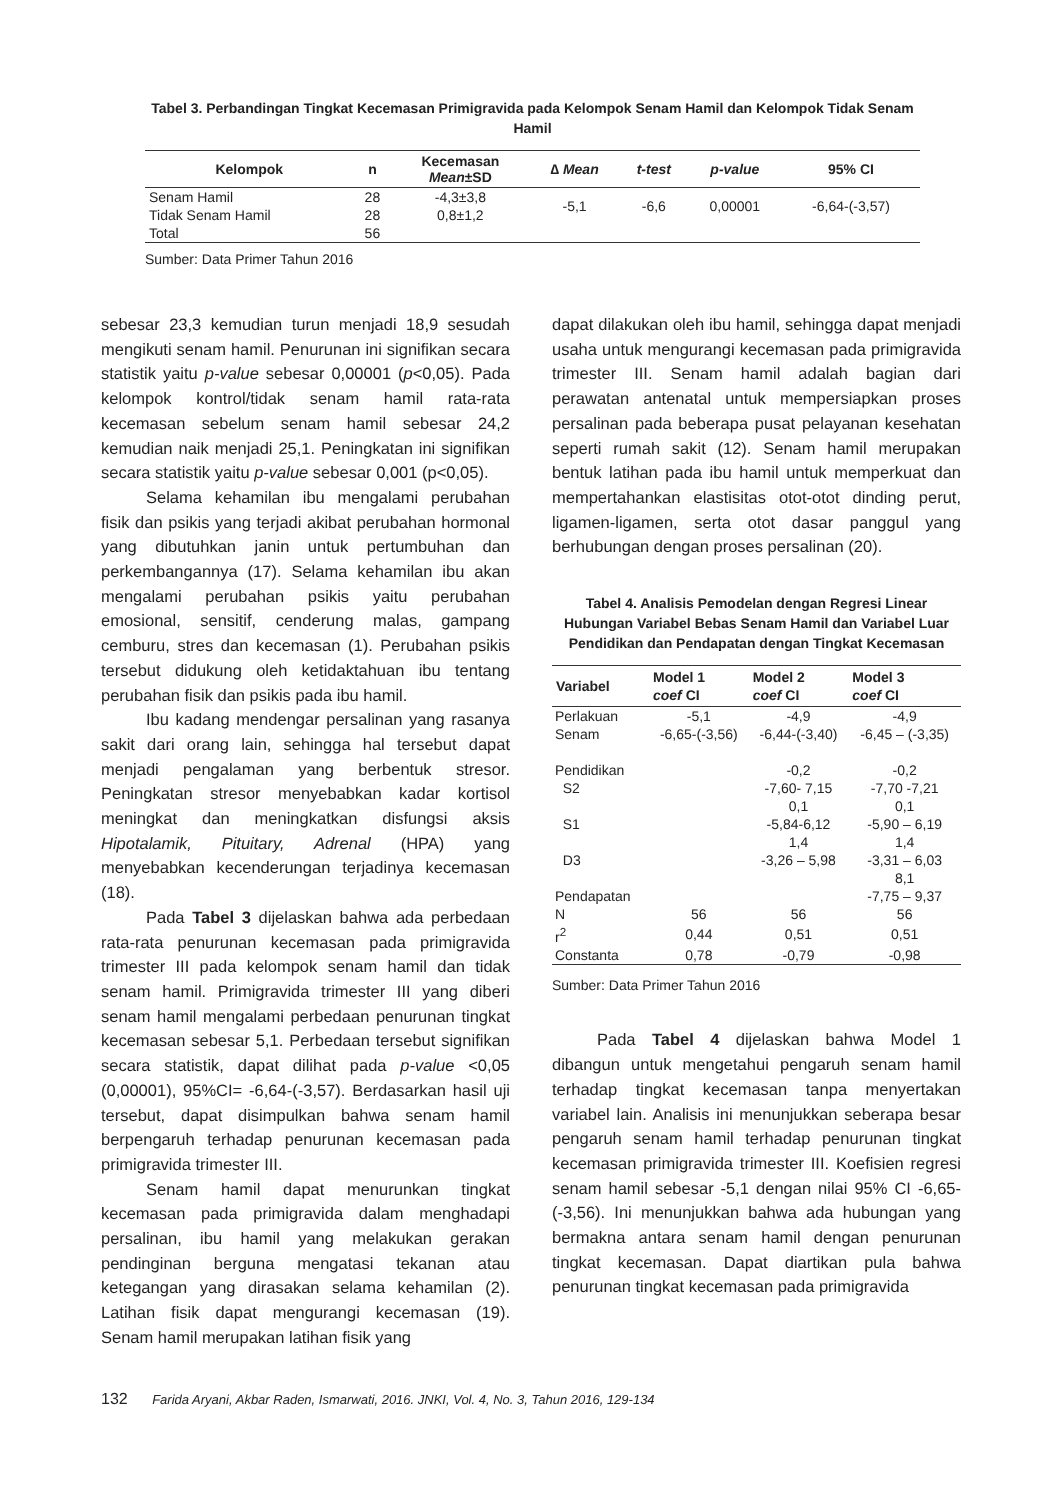Tabel 3. Perbandingan Tingkat Kecemasan Primigravida pada Kelompok Senam Hamil dan Kelompok Tidak Senam Hamil
| Kelompok | n | Kecemasan Mean ±SD | ∆ Mean | t-test | p-value | 95% CI |
| --- | --- | --- | --- | --- | --- | --- |
| Senam Hamil | 28 | -4,3±3,8 | -5,1 | -6,6 | 0,00001 | -6,64-(-3,57) |
| Tidak Senam Hamil | 28 | 0,8±1,2 | | | | |
| Total | 56 | | | | | |
Sumber: Data Primer Tahun 2016
sebesar 23,3 kemudian turun menjadi 18,9 sesudah mengikuti senam hamil. Penurunan ini signifikan secara statistik yaitu p-value sebesar 0,00001 (p<0,05). Pada kelompok kontrol/tidak senam hamil rata-rata kecemasan sebelum senam hamil sebesar 24,2 kemudian naik menjadi 25,1. Peningkatan ini signifikan secara statistik yaitu p-value sebesar 0,001 (p<0,05).
Selama kehamilan ibu mengalami perubahan fisik dan psikis yang terjadi akibat perubahan hormonal yang dibutuhkan janin untuk pertumbuhan dan perkembangannya (17). Selama kehamilan ibu akan mengalami perubahan psikis yaitu perubahan emosional, sensitif, cenderung malas, gampang cemburu, stres dan kecemasan (1). Perubahan psikis tersebut didukung oleh ketidaktahuan ibu tentang perubahan fisik dan psikis pada ibu hamil.
Ibu kadang mendengar persalinan yang rasanya sakit dari orang lain, sehingga hal tersebut dapat menjadi pengalaman yang berbentuk stresor. Peningkatan stresor menyebabkan kadar kortisol meningkat dan meningkatkan disfungsi aksis Hipotalamik, Pituitary, Adrenal (HPA) yang menyebabkan kecenderungan terjadinya kecemasan (18).
Pada Tabel 3 dijelaskan bahwa ada perbedaan rata-rata penurunan kecemasan pada primigravida trimester III pada kelompok senam hamil dan tidak senam hamil. Primigravida trimester III yang diberi senam hamil mengalami perbedaan penurunan tingkat kecemasan sebesar 5,1. Perbedaan tersebut signifikan secara statistik, dapat dilihat pada p-value <0,05 (0,00001), 95%CI= -6,64-(-3,57). Berdasarkan hasil uji tersebut, dapat disimpulkan bahwa senam hamil berpengaruh terhadap penurunan kecemasan pada primigravida trimester III.
Senam hamil dapat menurunkan tingkat kecemasan pada primigravida dalam menghadapi persalinan, ibu hamil yang melakukan gerakan pendinginan berguna mengatasi tekanan atau ketegangan yang dirasakan selama kehamilan (2). Latihan fisik dapat mengurangi kecemasan (19). Senam hamil merupakan latihan fisik yang
dapat dilakukan oleh ibu hamil, sehingga dapat menjadi usaha untuk mengurangi kecemasan pada primigravida trimester III. Senam hamil adalah bagian dari perawatan antenatal untuk mempersiapkan proses persalinan pada beberapa pusat pelayanan kesehatan seperti rumah sakit (12). Senam hamil merupakan bentuk latihan pada ibu hamil untuk memperkuat dan mempertahankan elastisitas otot-otot dinding perut, ligamen-ligamen, serta otot dasar panggul yang berhubungan dengan proses persalinan (20).
Tabel 4. Analisis Pemodelan dengan Regresi Linear Hubungan Variabel Bebas Senam Hamil dan Variabel Luar Pendidikan dan Pendapatan dengan Tingkat Kecemasan
| Variabel | Model 1 coef CI | Model 2 coef CI | Model 3 coef CI |
| --- | --- | --- | --- |
| Perlakuan Senam | -5,1 -6,65-(-3,56) | -4,9 -6,44-(-3,40) | -4,9 -6,45 – (-3,35) |
| Pendidikan S2 | | -0,2 -7,60- 7,15 | -0,2 -7,70 -7,21 |
| S1 | | 0,1 -5,84-6,12 | 0,1 -5,90 – 6,19 |
| D3 | | 1,4 -3,26 – 5,98 | 1,4 -3,31 – 6,03 |
| Pendapatan | | | 8,1 -7,75 – 9,37 |
| N | 56 | 56 | 56 |
| r<sup>2</sup> | 0,44 | 0,51 | 0,51 |
| Constanta | 0,78 | -0,79 | -0,98 |
Sumber: Data Primer Tahun 2016
Pada Tabel 4 dijelaskan bahwa Model 1 dibangun untuk mengetahui pengaruh senam hamil terhadap tingkat kecemasan tanpa menyertakan variabel lain. Analisis ini menunjukkan seberapa besar pengaruh senam hamil terhadap penurunan tingkat kecemasan primigravida trimester III. Koefisien regresi senam hamil sebesar -5,1 dengan nilai 95% CI -6,65-(-3,56). Ini menunjukkan bahwa ada hubungan yang bermakna antara senam hamil dengan penurunan tingkat kecemasan. Dapat diartikan pula bahwa penurunan tingkat kecemasan pada primigravida
132 Farida Aryani, Akbar Raden, Ismarwati, 2016. JNKI, Vol. 4, No. 3, Tahun 2016, 129-134